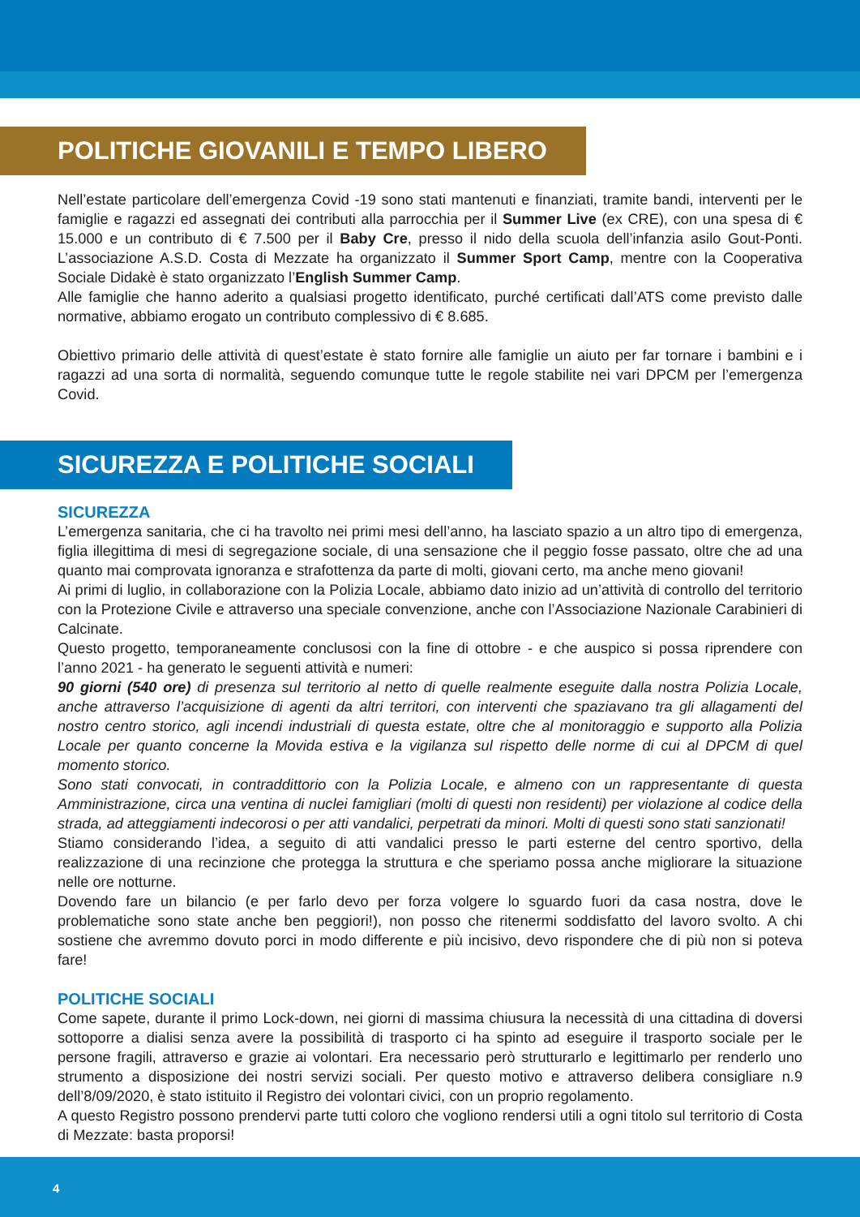POLITICHE GIOVANILI E TEMPO LIBERO
Nell’estate particolare dell’emergenza Covid -19 sono stati mantenuti e finanziati, tramite bandi, interventi per le famiglie e ragazzi ed assegnati dei contributi alla parrocchia per il Summer Live (ex CRE), con una spesa di € 15.000 e un contributo di € 7.500 per il Baby Cre, presso il nido della scuola dell’infanzia asilo Gout-Ponti. L’associazione A.S.D. Costa di Mezzate ha organizzato il Summer Sport Camp, mentre con la Cooperativa Sociale Didakè è stato organizzato l’English Summer Camp.
Alle famiglie che hanno aderito a qualsiasi progetto identificato, purché certificati dall’ATS come previsto dalle normative, abbiamo erogato un contributo complessivo di € 8.685.
Obiettivo primario delle attività di quest’estate è stato fornire alle famiglie un aiuto per far tornare i bambini e i ragazzi ad una sorta di normalità, seguendo comunque tutte le regole stabilite nei vari DPCM per l’emergenza Covid.
SICUREZZA E POLITICHE SOCIALI
SICUREZZA
L’emergenza sanitaria, che ci ha travolto nei primi mesi dell’anno, ha lasciato spazio a un altro tipo di emergenza, figlia illegittima di mesi di segregazione sociale, di una sensazione che il peggio fosse passato, oltre che ad una quanto mai comprovata ignoranza e strafottenza da parte di molti, giovani certo, ma anche meno giovani!
Ai primi di luglio, in collaborazione con la Polizia Locale, abbiamo dato inizio ad un’attività di controllo del territorio con la Protezione Civile e attraverso una speciale convenzione, anche con l’Associazione Nazionale Carabinieri di Calcinate.
Questo progetto, temporaneamente conclusosi con la fine di ottobre - e che auspico si possa riprendere con l’anno 2021 - ha generato le seguenti attività e numeri:
90 giorni (540 ore) di presenza sul territorio al netto di quelle realmente eseguite dalla nostra Polizia Locale, anche attraverso l’acquisizione di agenti da altri territori, con interventi che spaziavano tra gli allagamenti del nostro centro storico, agli incendi industriali di questa estate, oltre che al monitoraggio e supporto alla Polizia Locale per quanto concerne la Movida estiva e la vigilanza sul rispetto delle norme di cui al DPCM di quel momento storico.
Sono stati convocati, in contraddittorio con la Polizia Locale, e almeno con un rappresentante di questa Amministrazione, circa una ventina di nuclei famigliari (molti di questi non residenti) per violazione al codice della strada, ad atteggiamenti indecorosi o per atti vandalici, perpetrati da minori. Molti di questi sono stati sanzionati!
Stiamo considerando l’idea, a seguito di atti vandalici presso le parti esterne del centro sportivo, della realizzazione di una recinzione che protegga la struttura e che speriamo possa anche migliorare la situazione nelle ore notturne.
Dovendo fare un bilancio (e per farlo devo per forza volgere lo sguardo fuori da casa nostra, dove le problematiche sono state anche ben peggiori!), non posso che ritenermi soddisfatto del lavoro svolto. A chi sostiene che avremmo dovuto porci in modo differente e più incisivo, devo rispondere che di più non si poteva fare!
POLITICHE SOCIALI
Come sapete, durante il primo Lock-down, nei giorni di massima chiusura la necessità di una cittadina di doversi sottoporre a dialisi senza avere la possibilità di trasporto ci ha spinto ad eseguire il trasporto sociale per le persone fragili, attraverso e grazie ai volontari. Era necessario però strutturarlo e legittimarlo per renderlo uno strumento a disposizione dei nostri servizi sociali. Per questo motivo e attraverso delibera consigliare n.9 dell’8/09/2020, è stato istituito il Registro dei volontari civici, con un proprio regolamento.
A questo Registro possono prendervi parte tutti coloro che vogliono rendersi utili a ogni titolo sul territorio di Costa di Mezzate: basta proporsi!
4